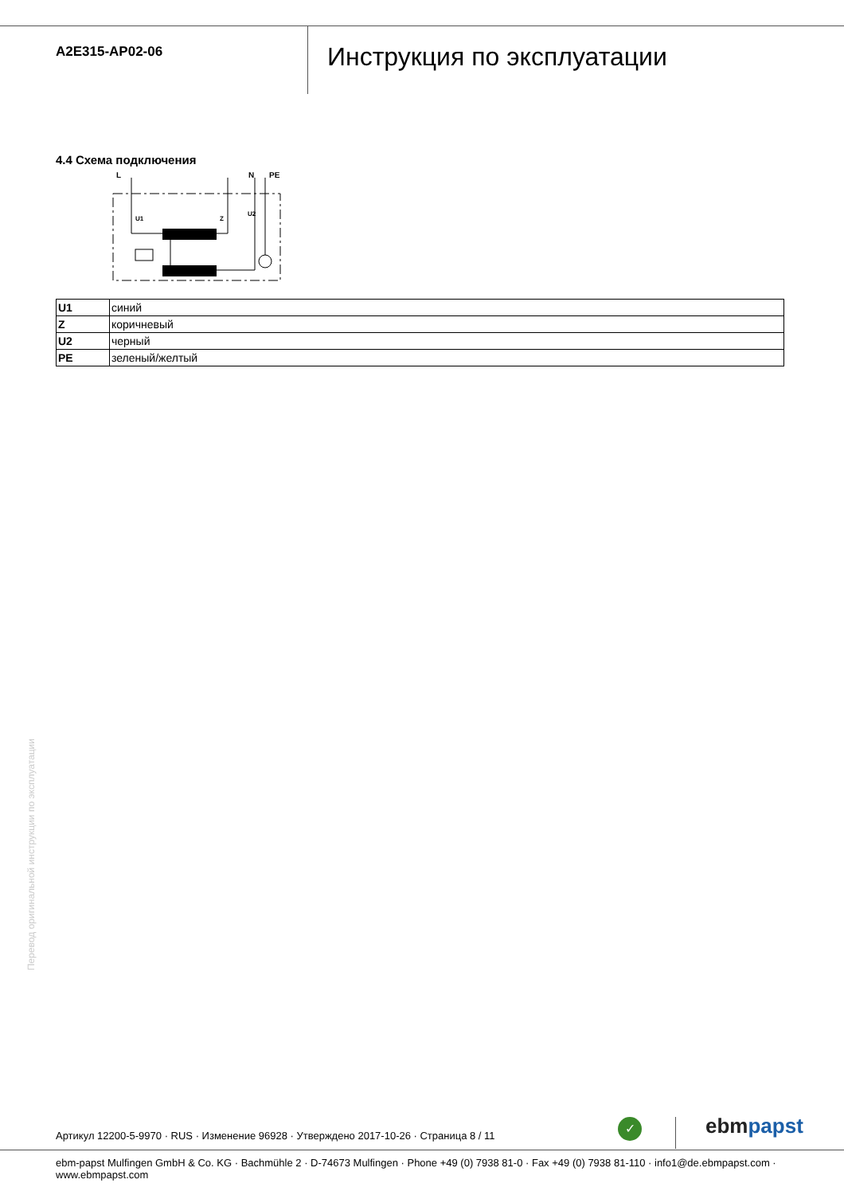A2E315-AP02-06
Инструкция по эксплуатации
4.4 Схема подключения
L
N
PE
U1
Z
U2
| U1 | синий |
| Z | коричневый |
| U2 | черный |
| PE | зеленый/желтый |
Перевод оригинальной инструкции по эксплуатации
Артикул 12200-5-9970 · RUS · Изменение 96928 · Утверждено 2017-10-26 · Страница 8 / 11
✓ ebmpapst
ebm-papst Mulfingen GmbH & Co. KG · Bachmühle 2 · D-74673 Mulfingen · Phone +49 (0) 7938 81-0 · Fax +49 (0) 7938 81-110 · info1@de.ebmpapst.com · www.ebmpapst.com